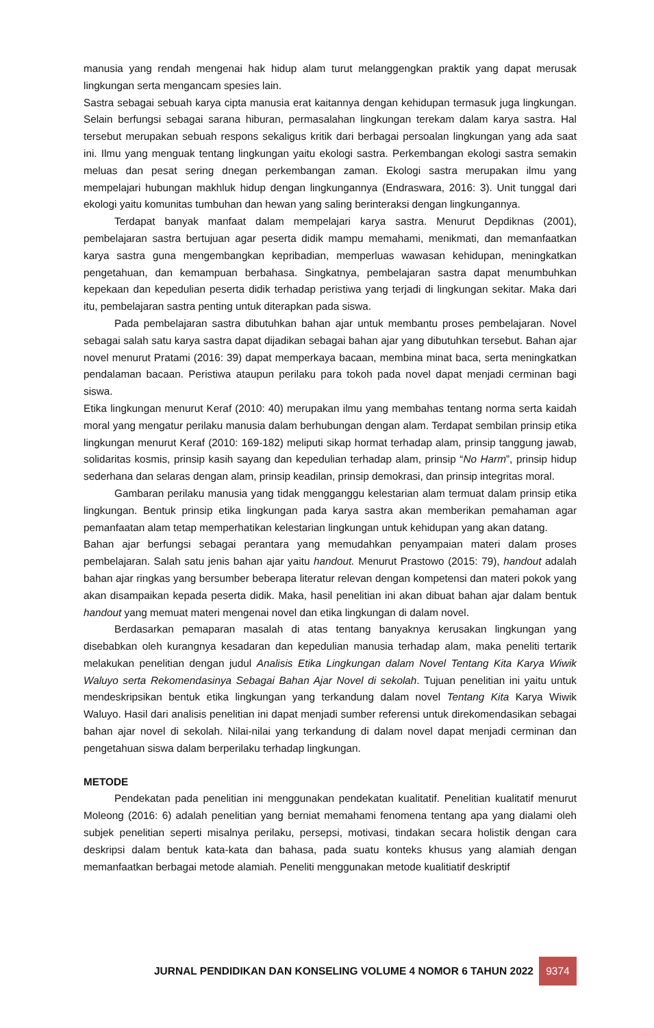manusia yang rendah mengenai hak hidup alam turut melanggengkan praktik yang dapat merusak lingkungan serta mengancam spesies lain.
Sastra sebagai sebuah karya cipta manusia erat kaitannya dengan kehidupan termasuk juga lingkungan. Selain berfungsi sebagai sarana hiburan, permasalahan lingkungan terekam dalam karya sastra. Hal tersebut merupakan sebuah respons sekaligus kritik dari berbagai persoalan lingkungan yang ada saat ini. Ilmu yang menguak tentang lingkungan yaitu ekologi sastra. Perkembangan ekologi sastra semakin meluas dan pesat sering dnegan perkembangan zaman. Ekologi sastra merupakan ilmu yang mempelajari hubungan makhluk hidup dengan lingkungannya (Endraswara, 2016: 3). Unit tunggal dari ekologi yaitu komunitas tumbuhan dan hewan yang saling berinteraksi dengan lingkungannya.
Terdapat banyak manfaat dalam mempelajari karya sastra. Menurut Depdiknas (2001), pembelajaran sastra bertujuan agar peserta didik mampu memahami, menikmati, dan memanfaatkan karya sastra guna mengembangkan kepribadian, memperluas wawasan kehidupan, meningkatkan pengetahuan, dan kemampuan berbahasa. Singkatnya, pembelajaran sastra dapat menumbuhkan kepekaan dan kepedulian peserta didik terhadap peristiwa yang terjadi di lingkungan sekitar. Maka dari itu, pembelajaran sastra penting untuk diterapkan pada siswa.
Pada pembelajaran sastra dibutuhkan bahan ajar untuk membantu proses pembelajaran. Novel sebagai salah satu karya sastra dapat dijadikan sebagai bahan ajar yang dibutuhkan tersebut. Bahan ajar novel menurut Pratami (2016: 39) dapat memperkaya bacaan, membina minat baca, serta meningkatkan pendalaman bacaan. Peristiwa ataupun perilaku para tokoh pada novel dapat menjadi cerminan bagi siswa.
Etika lingkungan menurut Keraf (2010: 40) merupakan ilmu yang membahas tentang norma serta kaidah moral yang mengatur perilaku manusia dalam berhubungan dengan alam. Terdapat sembilan prinsip etika lingkungan menurut Keraf (2010: 169-182) meliputi sikap hormat terhadap alam, prinsip tanggung jawab, solidaritas kosmis, prinsip kasih sayang dan kepedulian terhadap alam, prinsip “No Harm”, prinsip hidup sederhana dan selaras dengan alam, prinsip keadilan, prinsip demokrasi, dan prinsip integritas moral.
Gambaran perilaku manusia yang tidak mengganggu kelestarian alam termuat dalam prinsip etika lingkungan. Bentuk prinsip etika lingkungan pada karya sastra akan memberikan pemahaman agar pemanfaatan alam tetap memperhatikan kelestarian lingkungan untuk kehidupan yang akan datang.
Bahan ajar berfungsi sebagai perantara yang memudahkan penyampaian materi dalam proses pembelajaran. Salah satu jenis bahan ajar yaitu handout. Menurut Prastowo (2015: 79), handout adalah bahan ajar ringkas yang bersumber beberapa literatur relevan dengan kompetensi dan materi pokok yang akan disampaikan kepada peserta didik. Maka, hasil penelitian ini akan dibuat bahan ajar dalam bentuk handout yang memuat materi mengenai novel dan etika lingkungan di dalam novel.
Berdasarkan pemaparan masalah di atas tentang banyaknya kerusakan lingkungan yang disebabkan oleh kurangnya kesadaran dan kepedulian manusia terhadap alam, maka peneliti tertarik melakukan penelitian dengan judul Analisis Etika Lingkungan dalam Novel Tentang Kita Karya Wiwik Waluyo serta Rekomendasinya Sebagai Bahan Ajar Novel di sekolah. Tujuan penelitian ini yaitu untuk mendeskripsikan bentuk etika lingkungan yang terkandung dalam novel Tentang Kita Karya Wiwik Waluyo. Hasil dari analisis penelitian ini dapat menjadi sumber referensi untuk direkomendasikan sebagai bahan ajar novel di sekolah. Nilai-nilai yang terkandung di dalam novel dapat menjadi cerminan dan pengetahuan siswa dalam berperilaku terhadap lingkungan.
METODE
Pendekatan pada penelitian ini menggunakan pendekatan kualitatif. Penelitian kualitatif menurut Moleong (2016: 6) adalah penelitian yang berniat memahami fenomena tentang apa yang dialami oleh subjek penelitian seperti misalnya perilaku, persepsi, motivasi, tindakan secara holistik dengan cara deskripsi dalam bentuk kata-kata dan bahasa, pada suatu konteks khusus yang alamiah dengan memanfaatkan berbagai metode alamiah. Peneliti menggunakan metode kualitiatif deskriptif
JURNAL PENDIDIKAN DAN KONSELING VOLUME 4 NOMOR 6 TAHUN 2022 9374